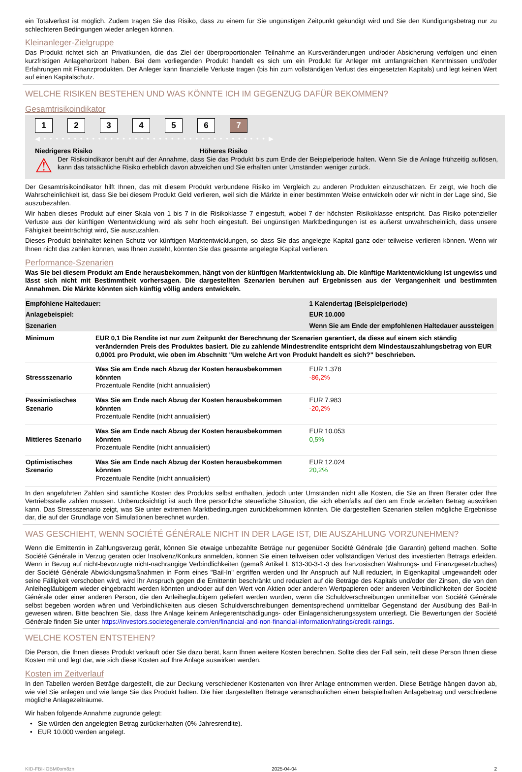ein Totalverlust ist möglich. Zudem tragen Sie das Risiko, dass zu einem für Sie ungünstigen Zeitpunkt gekündigt wird und Sie den Kündigungsbetrag nur zu schlechteren Bedingungen wieder anlegen können.
Kleinanleger-Zielgruppe
Das Produkt richtet sich an Privatkunden, die das Ziel der überproportionalen Teilnahme an Kursveränderungen und/oder Absicherung verfolgen und einen kurzfristigen Anlagehorizont haben. Bei dem vorliegenden Produkt handelt es sich um ein Produkt für Anleger mit umfangreichen Kenntnissen und/oder Erfahrungen mit Finanzprodukten. Der Anleger kann finanzielle Verluste tragen (bis hin zum vollständigen Verlust des eingesetzten Kapitals) und legt keinen Wert auf einen Kapitalschutz.
WELCHE RISIKEN BESTEHEN UND WAS KÖNNTE ICH IM GEGENZUG DAFÜR BEKOMMEN?
Gesamtrisikoindikator
123456 7
◀ • • • • • • • • • • • • • • • • • • • • • • • • • • • • • • • • • • • • • ▶
Niedrigeres Risiko Höheres Risiko
⚠
Der Risikoindikator beruht auf der Annahme, dass Sie das Produkt bis zum Ende der Beispielperiode halten. Wenn Sie die Anlage frühzeitig auflösen, kann das tatsächliche Risiko erheblich davon abweichen und Sie erhalten unter Umständen weniger zurück.
Der Gesamtrisikoindikator hilft Ihnen, das mit diesem Produkt verbundene Risiko im Vergleich zu anderen Produkten einzuschätzen. Er zeigt, wie hoch die Wahrscheinlichkeit ist, dass Sie bei diesem Produkt Geld verlieren, weil sich die Märkte in einer bestimmten Weise entwickeln oder wir nicht in der Lage sind, Sie auszubezahlen.
Wir haben dieses Produkt auf einer Skala von 1 bis 7 in die Risikoklasse 7 eingestuft, wobei 7 der höchsten Risikoklasse entspricht. Das Risiko potenzieller Verluste aus der künftigen Wertentwicklung wird als sehr hoch eingestuft. Bei ungünstigen Marktbedingungen ist es äußerst unwahrscheinlich, dass unsere Fähigkeit beeinträchtigt wird, Sie auszuzahlen.
Dieses Produkt beinhaltet keinen Schutz vor künftigen Marktentwicklungen, so dass Sie das angelegte Kapital ganz oder teilweise verlieren können. Wenn wir Ihnen nicht das zahlen können, was Ihnen zusteht, könnten Sie das gesamte angelegte Kapital verlieren.
Performance-Szenarien
Was Sie bei diesem Produkt am Ende herausbekommen, hängt von der künftigen Marktentwicklung ab. Die künftige Marktentwicklung ist ungewiss und lässt sich nicht mit Bestimmtheit vorhersagen. Die dargestellten Szenarien beruhen auf Ergebnissen aus der Vergangenheit und bestimmten Annahmen. Die Märkte könnten sich künftig völlig anders entwickeln.
| Empfohlene Haltedauer: | | 1 Kalendertag (Beispielperiode) |
| Anlagebeispiel: | | EUR 10.000 |
| Szenarien | | Wenn Sie am Ende der empfohlenen Haltedauer aussteigen |
| Minimum | EUR 0,1 Die Rendite ist nur zum Zeitpunkt der Berechnung der Szenarien garantiert, da diese auf einem sich ständig verändernden Preis des Produktes basiert. Die zu zahlende Mindestrendite entspricht dem Mindestauszahlungsbetrag von EUR 0,0001 pro Produkt, wie oben im Abschnitt "Um welche Art von Produkt handelt es sich?" beschrieben. | |
| Stressszenario | Was Sie am Ende nach Abzug der Kosten herausbekommen könnten Prozentuale Rendite (nicht annualisiert) | EUR 1.378 -86,2% |
| Pessimistisches Szenario | Was Sie am Ende nach Abzug der Kosten herausbekommen könnten Prozentuale Rendite (nicht annualisiert) | EUR 7.983 -20,2% |
| Mittleres Szenario | Was Sie am Ende nach Abzug der Kosten herausbekommen könnten Prozentuale Rendite (nicht annualisiert) | EUR 10.053 0,5% |
| Optimistisches Szenario | Was Sie am Ende nach Abzug der Kosten herausbekommen könnten Prozentuale Rendite (nicht annualisiert) | EUR 12.024 20,2% |
In den angeführten Zahlen sind sämtliche Kosten des Produkts selbst enthalten, jedoch unter Umständen nicht alle Kosten, die Sie an Ihren Berater oder Ihre Vertriebsstelle zahlen müssen. Unberücksichtigt ist auch Ihre persönliche steuerliche Situation, die sich ebenfalls auf den am Ende erzielten Betrag auswirken kann. Das Stressszenario zeigt, was Sie unter extremen Marktbedingungen zurückbekommen könnten. Die dargestellten Szenarien stellen mögliche Ergebnisse dar, die auf der Grundlage von Simulationen berechnet wurden.
WAS GESCHIEHT, WENN SOCIÉTÉ GÉNÉRALE NICHT IN DER LAGE IST, DIE AUSZAHLUNG VORZUNEHMEN?
Wenn die Emittentin in Zahlungsverzug gerät, können Sie etwaige unbezahlte Beträge nur gegenüber Société Générale (die Garantin) geltend machen. Sollte Société Générale in Verzug geraten oder Insolvenz/Konkurs anmelden, können Sie einen teilweisen oder vollständigen Verlust des investierten Betrags erleiden. Wenn in Bezug auf nicht-bevorzugte nicht-nachrangige Verbindlichkeiten (gemäß Artikel L 613-30-3-1-3 des französischen Währungs- und Finanzgesetzbuches) der Société Générale Abwicklungsmaßnahmen in Form eines "Bail-In" ergriffen werden und Ihr Anspruch auf Null reduziert, in Eigenkapital umgewandelt oder seine Fälligkeit verschoben wird, wird Ihr Anspruch gegen die Emittentin beschränkt und reduziert auf die Beträge des Kapitals und/oder der Zinsen, die von den Anleihegläubigern wieder eingebracht werden könnten und/oder auf den Wert von Aktien oder anderen Wertpapieren oder anderen Verbindlichkeiten der Société Générale oder einer anderen Person, die den Anleihegläubigern geliefert werden würden, wenn die Schuldverschreibungen unmittelbar von Société Générale selbst begeben worden wären und Verbindlichkeiten aus diesen Schuldverschreibungen dementsprechend unmittelbar Gegenstand der Ausübung des Bail-In gewesen wären. Bitte beachten Sie, dass Ihre Anlage keinem Anlegerentschädigungs- oder Einlagensicherungssystem unterliegt. Die Bewertungen der Société Générale finden Sie unter https://investors.societegenerale.com/en/financial-and-non-financial-information/ratings/credit-ratings.
WELCHE KOSTEN ENTSTEHEN?
Die Person, die Ihnen dieses Produkt verkauft oder Sie dazu berät, kann Ihnen weitere Kosten berechnen. Sollte dies der Fall sein, teilt diese Person Ihnen diese Kosten mit und legt dar, wie sich diese Kosten auf Ihre Anlage auswirken werden.
Kosten im Zeitverlauf
In den Tabellen werden Beträge dargestellt, die zur Deckung verschiedener Kostenarten von Ihrer Anlage entnommen werden. Diese Beträge hängen davon ab, wie viel Sie anlegen und wie lange Sie das Produkt halten. Die hier dargestellten Beträge veranschaulichen einen beispielhaften Anlagebetrag und verschiedene mögliche Anlagezeiträume.
Wir haben folgende Annahme zugrunde gelegt:
• Sie würden den angelegten Betrag zurückerhalten (0% Jahresrendite).
• EUR 10.000 werden angelegt.
KID-FBI-IGBM0om8zn 2025-04-04 2